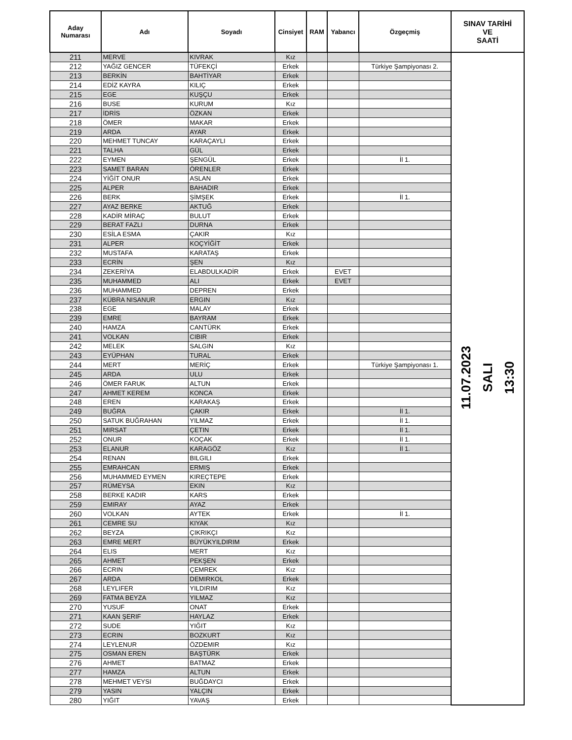| Aday Numarası | Adı | Soyadı | Cinsiyet | RAM | Yabancı | Özgeçmiş | SINAV TARİHİ VE SAATİ |
| --- | --- | --- | --- | --- | --- | --- | --- |
| 211 | MERVE | KIVRAK | Kız | | | | 11.07.2023 SALI 13:30 |
| 212 | YAĞIZ GENCER | TÜFEKÇİ | Erkek | | | Türkiye Şampiyonası 2. | |
| 213 | BERKİN | BAHTİYAR | Erkek | | | | |
| 214 | EDİZ KAYRA | KILIÇ | Erkek | | | | |
| 215 | EGE | KUŞÇU | Erkek | | | | |
| 216 | BUSE | KURUM | Kız | | | | |
| 217 | İDRİS | ÖZKAN | Erkek | | | | |
| 218 | ÖMER | MAKAR | Erkek | | | | |
| 219 | ARDA | AYAR | Erkek | | | | |
| 220 | MEHMET TUNCAY | KARAÇAYLI | Erkek | | | | |
| 221 | TALHA | GÜL | Erkek | | | | |
| 222 | EYMEN | ŞENGÜL | Erkek | | | İl 1. | |
| 223 | SAMET BARAN | ÖRENLER | Erkek | | | | |
| 224 | YİĞİT ONUR | ASLAN | Erkek | | | | |
| 225 | ALPER | BAHADIR | Erkek | | | | |
| 226 | BERK | ŞİMŞEK | Erkek | | | İl 1. | |
| 227 | AYAZ BERKE | AKTUĞ | Erkek | | | | |
| 228 | KADİR MİRAÇ | BULUT | Erkek | | | | |
| 229 | BERAT FAZLI | DURNA | Erkek | | | | |
| 230 | ESİLA ESMA | ÇAKIR | Kız | | | | |
| 231 | ALPER | KOÇYİĞİT | Erkek | | | | |
| 232 | MUSTAFA | KARATAŞ | Erkek | | | | |
| 233 | ECRİN | ŞEN | Kız | | | | |
| 234 | ZEKERİYA | ELABDULKADİR | Erkek | | EVET | | |
| 235 | MUHAMMED | ALI | Erkek | | EVET | | |
| 236 | MUHAMMED | DEPREN | Erkek | | | | |
| 237 | KÜBRA NISANUR | ERGIN | Kız | | | | |
| 238 | EGE | MALAY | Erkek | | | | |
| 239 | EMRE | BAYRAM | Erkek | | | | |
| 240 | HAMZA | CANTÜRK | Erkek | | | | |
| 241 | VOLKAN | CIBIR | Erkek | | | | |
| 242 | MELEK | SALGIN | Kız | | | | |
| 243 | EYÜPHAN | TURAL | Erkek | | | | |
| 244 | MERT | MERİÇ | Erkek | | | Türkiye Şampiyonası 1. | |
| 245 | ARDA | ULU | Erkek | | | | |
| 246 | ÖMER FARUK | ALTUN | Erkek | | | | |
| 247 | AHMET KEREM | KONCA | Erkek | | | | |
| 248 | EREN | KARAKAŞ | Erkek | | | | |
| 249 | BUĞRA | ÇAKIR | Erkek | | | İl 1. | |
| 250 | SATUK BUĞRAHAN | YILMAZ | Erkek | | | İl 1. | |
| 251 | MIRSAT | ÇETIN | Erkek | | | İl 1. | |
| 252 | ONUR | KOÇAK | Erkek | | | İl 1. | |
| 253 | ELANUR | KARAGÖZ | Kız | | | İl 1. | |
| 254 | RENAN | BILGILI | Erkek | | | | |
| 255 | EMRAHCAN | ERMIŞ | Erkek | | | | |
| 256 | MUHAMMED EYMEN | KIREÇTEPE | Erkek | | | | |
| 257 | RÜMEYSA | EKIN | Kız | | | | |
| 258 | BERKE KADIR | KARS | Erkek | | | | |
| 259 | EMIRAY | AYAZ | Erkek | | | | |
| 260 | VOLKAN | AYTEK | Erkek | | | İl 1. | |
| 261 | CEMRE SU | KIYAK | Kız | | | | |
| 262 | BEYZA | ÇIKRIKÇI | Kız | | | | |
| 263 | EMRE MERT | BÜYÜKYILDIRIM | Erkek | | | | |
| 264 | ELIS | MERT | Kız | | | | |
| 265 | AHMET | PEKŞEN | Erkek | | | | |
| 266 | ECRIN | ÇEMREK | Kız | | | | |
| 267 | ARDA | DEMIRKOL | Erkek | | | | |
| 268 | LEYLIFER | YILDIRIM | Kız | | | | |
| 269 | FATMA BEYZA | YILMAZ | Kız | | | | |
| 270 | YUSUF | ONAT | Erkek | | | | |
| 271 | KAAN ŞERIF | HAYLAZ | Erkek | | | | |
| 272 | SUDE | YIĞIT | Kız | | | | |
| 273 | ECRIN | BOZKURT | Kız | | | | |
| 274 | LEYLENUR | ÖZDEMIR | Kız | | | | |
| 275 | OSMAN EREN | BAŞTÜRK | Erkek | | | | |
| 276 | AHMET | BATMAZ | Erkek | | | | |
| 277 | HAMZA | ALTUN | Erkek | | | | |
| 278 | MEHMET VEYSI | BUĞDAYCI | Erkek | | | | |
| 279 | YASIN | YALÇIN | Erkek | | | | |
| 280 | YIĞIT | YAVAŞ | Erkek | | | | |